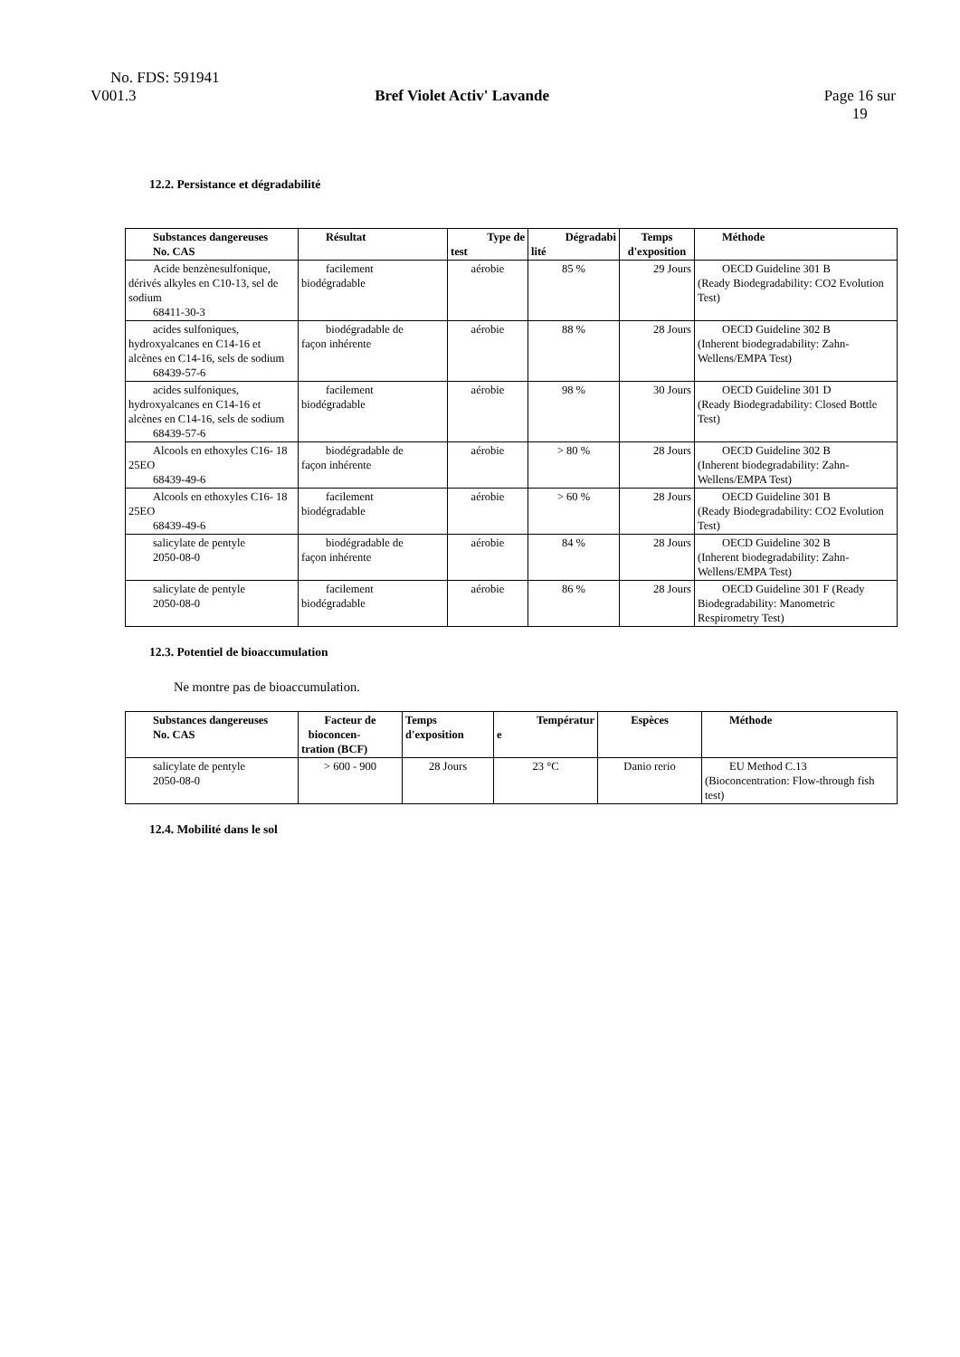No. FDS: 591941
V001.3 Bref Violet Activ' Lavande Page 16 sur
19
12.2. Persistance et dégradabilité
| Substances dangereuses No. CAS | Résultat | Type de test | Dégradabi lité | Temps d'exposition | Méthode |
| --- | --- | --- | --- | --- | --- |
| Acide benzènesulfonique, dérivés alkyles en C10-13, sel de sodium 68411-30-3 | facilement biodégradable | aérobie | 85 % | 29 Jours | OECD Guideline 301 B (Ready Biodegradability: CO2 Evolution Test) |
| acides sulfoniques, hydroxyalcanes en C14-16 et alcènes en C14-16, sels de sodium 68439-57-6 | biodégradable de façon inhérente | aérobie | 88 % | 28 Jours | OECD Guideline 302 B (Inherent biodegradability: Zahn-Wellens/EMPA Test) |
| acides sulfoniques, hydroxyalcanes en C14-16 et alcènes en C14-16, sels de sodium 68439-57-6 | facilement biodégradable | aérobie | 98 % | 30 Jours | OECD Guideline 301 D (Ready Biodegradability: Closed Bottle Test) |
| Alcools en ethoxyles C16- 18 25EO 68439-49-6 | biodégradable de façon inhérente | aérobie | > 80 % | 28 Jours | OECD Guideline 302 B (Inherent biodegradability: Zahn-Wellens/EMPA Test) |
| Alcools en ethoxyles C16- 18 25EO 68439-49-6 | facilement biodégradable | aérobie | > 60 % | 28 Jours | OECD Guideline 301 B (Ready Biodegradability: CO2 Evolution Test) |
| salicylate de pentyle 2050-08-0 | biodégradable de façon inhérente | aérobie | 84 % | 28 Jours | OECD Guideline 302 B (Inherent biodegradability: Zahn-Wellens/EMPA Test) |
| salicylate de pentyle 2050-08-0 | facilement biodégradable | aérobie | 86 % | 28 Jours | OECD Guideline 301 F (Ready Biodegradability: Manometric Respirometry Test) |
12.3. Potentiel de bioaccumulation
Ne montre pas de bioaccumulation.
| Substances dangereuses No. CAS | Facteur de bioconcen- tration (BCF) | Temps d'exposition | Températur e | Espèces | Méthode |
| --- | --- | --- | --- | --- | --- |
| salicylate de pentyle 2050-08-0 | > 600 - 900 | 28 Jours | 23 °C | Danio rerio | EU Method C.13 (Bioconcentration: Flow-through fish test) |
12.4. Mobilité dans le sol